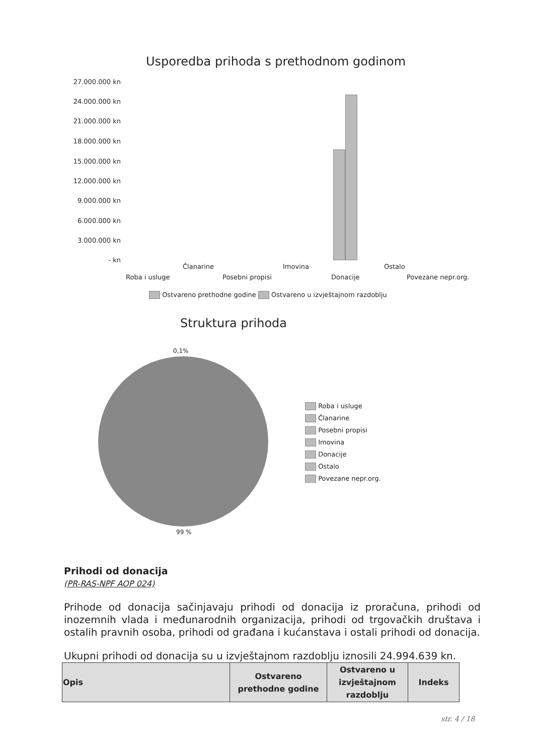Usporedba prihoda s prethodnom godinom
27.000.000 kn
24.000.000 kn
21.000.000 kn
18.000.000 kn
15.000.000 kn
12.000.000 kn
9.000.000 kn
6.000.000 kn
3.000.000 kn
- kn
Članarine Imovina Ostalo
Roba i usluge Posebni propisi Donacije Povezane nepr.org.
Ostvareno prethodne godine Ostvareno u izvještajnom razdoblju
Struktura prihoda
0,1%
99 %
Roba i usluge
Članarine
Posebni propisi
Imovina
Donacije
Ostalo
Povezane nepr.org.
Prihodi od donacija
(PR-RAS-NPF AOP 024)
Prihode od donacija sačinjavaju prihodi od donacija iz proračuna, prihodi od inozemnih vlada i međunarodnih organizacija, prihodi od trgovačkih društava i ostalih pravnih osoba, prihodi od građana i kućanstava i ostali prihodi od donacija.
Ukupni prihodi od donacija su u izvještajnom razdoblju iznosili 24.994.639 kn.
| Opis | Ostvareno prethodne godine | Ostvareno u izvještajnom razdoblju | Indeks |
str. 4 / 18